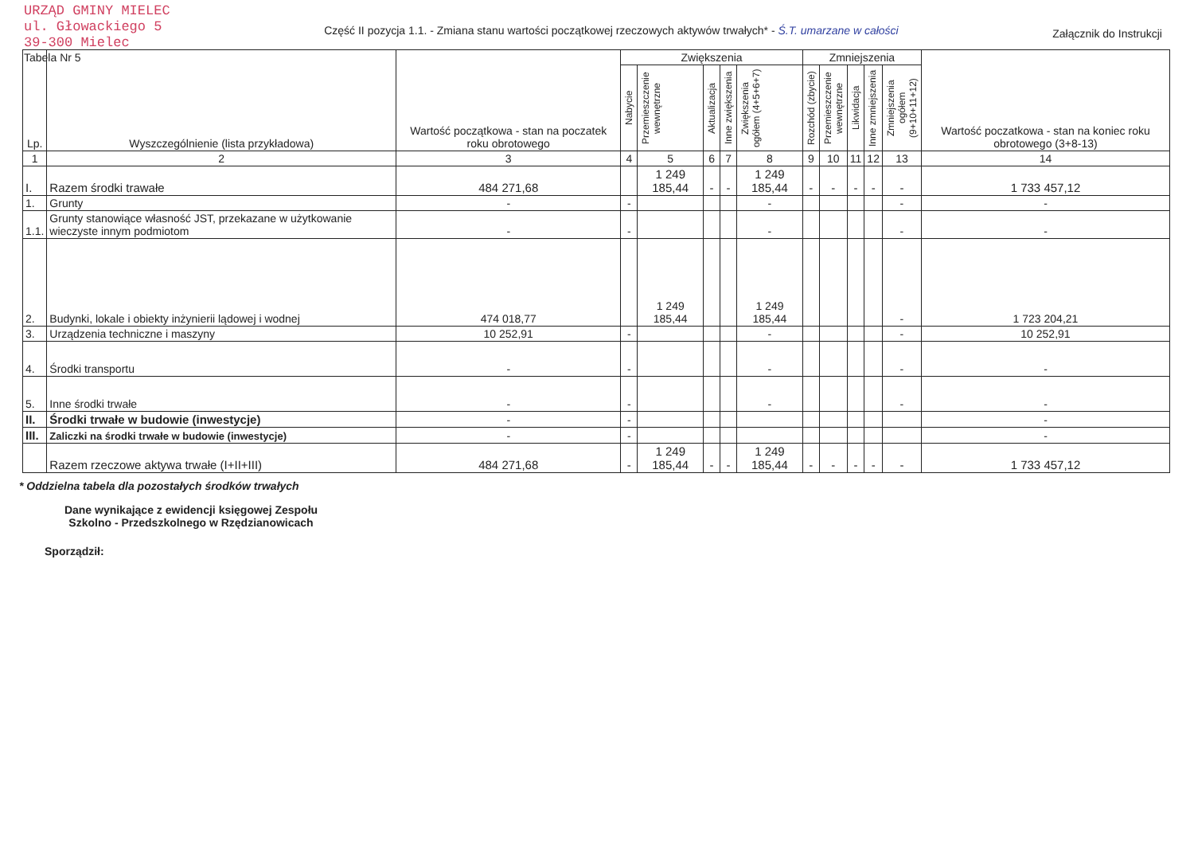URZĄD GMINY MIELEC
ul. Głowackiego 5
39-300 Mielec
Tabela Nr 5
Część II pozycja 1.1. - Zmiana stanu wartości początkowej rzeczowych aktywów trwałych* - Ś.T. umarzane w całości
Załącznik do Instrukcji
| Lp. | Wyszczególnienie (lista przykładowa) | Wartość początkowa - stan na poczatek roku obrotowego | Zwiększenia | | | | | Zmniejszenia | | | | | Wartość poczatkowa - stan na koniec roku obrotowego (3+8-13) |
| --- | --- | --- | --- | --- | --- | --- | --- | --- | --- | --- | --- | --- | --- |
| | | | Nabycie | Przemieszczenie wewnętrzne | Aktualizacja | Inne zwiększenia | Zwiększenia ogółem (4+5+6+7) | Rozchód (zbycie) | Przemieszczenie wewnętrzne | Likwidacja | Inne zmniejszenia | Zmniejszenia ogółem (9+10+11+12) | |
| 1 | 2 | 3 | 4 | 5 | 6 | 7 | 8 | 9 | 10 | 11 | 12 | 13 | 14 |
| I. | Razem środki trawałe | 484 271,68 | | 1 249 185,44 | - | - | 1 249 185,44 | - | - | - | - | - | 1 733 457,12 |
| 1. | Grunty | - | - | | | | - | | | | | - | - |
| 1.1. | Grunty stanowiące własność JST, przekazane w użytkowanie wieczyste innym podmiotom | - | - | | | | - | | | | | - | - |
| 2. | Budynki, lokale i obiekty inżynierii lądowej i wodnej | 474 018,77 | | 1 249 185,44 | | | 1 249 185,44 | | | | | - | 1 723 204,21 |
| 3. | Urządzenia techniczne i maszyny | 10 252,91 | - | | | | - | | | | | - | 10 252,91 |
| 4. | Środki transportu | - | - | | | | - | | | | | - | - |
| 5. | Inne środki trwałe | - | - | | | | - | | | | | - | - |
| II. | Środki trwałe w budowie (inwestycje) | - | - | | | | | | | | | | - |
| III. | Zaliczki na środki trwałe w budowie (inwestycje) | - | - | | | | | | | | | | - |
| | Razem rzeczowe aktywa trwałe (I+II+III) | 484 271,68 | - | 1 249 185,44 | - | - | 1 249 185,44 | - | - | - | - | - | 1 733 457,12 |
* Oddzielna tabela dla pozostałych środków trwałych
Dane wynikające z ewidencji księgowej Zespołu Szkolno - Przedszkolnego w Rzędzianowicach
Sporządził: